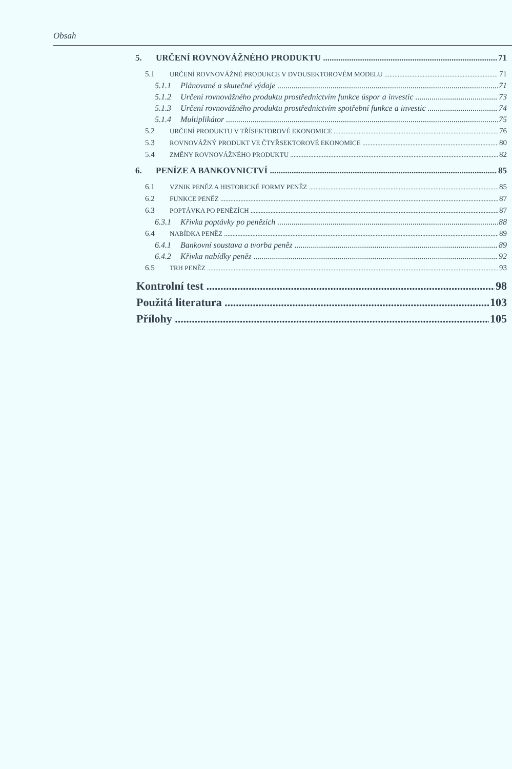Obsah
5. URČENÍ ROVNOVÁŽNÉHO PRODUKTU 71
5.1 URČENÍ ROVNOVÁŽNÉ PRODUKCE V DVOUSEKTOROVÉM MODELU 71
5.1.1 Plánované a skutečné výdaje 71
5.1.2 Určení rovnovážného produktu prostřednictvím funkce úspor a investic 73
5.1.3 Určení rovnovážného produktu prostřednictvím spotřební funkce a investic 74
5.1.4 Multiplikátor 75
5.2 URČENÍ PRODUKTU V TŘÍSEKTOROVÉ EKONOMICE 76
5.3 ROVNOVÁŽNÝ PRODUKT VE ČTYŘSEKTOROVÉ EKONOMICE 80
5.4 ZMĚNY ROVNOVÁŽNÉHO PRODUKTU 82
6. PENÍZE A BANKOVNICTVÍ 85
6.1 VZNIK PENĚZ A HISTORICKÉ FORMY PENĚZ 85
6.2 FUNKCE PENĚZ 87
6.3 POPTÁVKA PO PENĚZÍCH 87
6.3.1 Křivka poptávky po penězích 88
6.4 NABÍDKA PENĚZ 89
6.4.1 Bankovní soustava a tvorba peněz 89
6.4.2 Křivka nabídky peněz 92
6.5 TRH PENĚZ 93
Kontrolní test 98
Použitá literatura 103
Přílohy 105